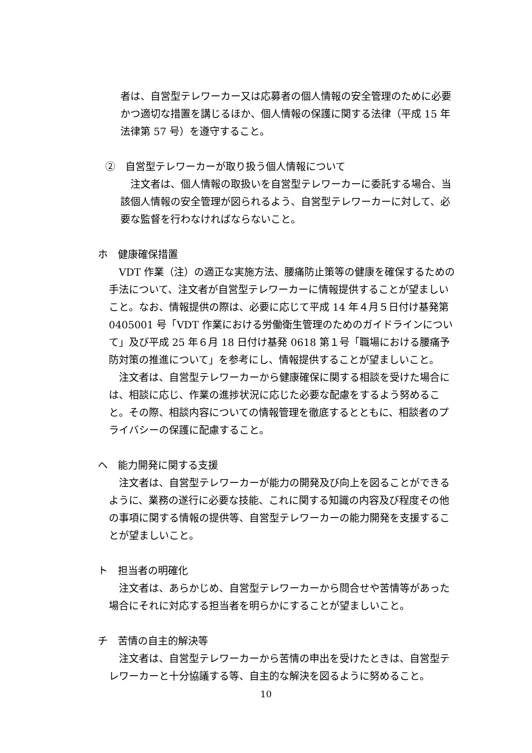者は、自営型テレワーカー又は応募者の個人情報の安全管理のために必要かつ適切な措置を講じるほか、個人情報の保護に関する法律（平成 15 年法律第 57 号）を遵守すること。
②　自営型テレワーカーが取り扱う個人情報について
　注文者は、個人情報の取扱いを自営型テレワーカーに委託する場合、当該個人情報の安全管理が図られるよう、自営型テレワーカーに対して、必要な監督を行わなければならないこと。
ホ　健康確保措置
　VDT 作業（注）の適正な実施方法、腰痛防止策等の健康を確保するための手法について、注文者が自営型テレワーカーに情報提供することが望ましいこと。なお、情報提供の際は、必要に応じて平成 14 年４月５日付け基発第 0405001 号「VDT 作業における労働衛生管理のためのガイドラインについて」及び平成 25 年６月 18 日付け基発 0618 第１号「職場における腰痛予防対策の推進について」を参考にし、情報提供することが望ましいこと。
　注文者は、自営型テレワーカーから健康確保に関する相談を受けた場合には、相談に応じ、作業の進捗状況に応じた必要な配慮をするよう努めること。その際、相談内容についての情報管理を徹底するとともに、相談者のプライバシーの保護に配慮すること。
ヘ　能力開発に関する支援
　注文者は、自営型テレワーカーが能力の開発及び向上を図ることができるように、業務の遂行に必要な技能、これに関する知識の内容及び程度その他の事項に関する情報の提供等、自営型テレワーカーの能力開発を支援することが望ましいこと。
ト　担当者の明確化
　注文者は、あらかじめ、自営型テレワーカーから問合せや苦情等があった場合にそれに対応する担当者を明らかにすることが望ましいこと。
チ　苦情の自主的解決等
　注文者は、自営型テレワーカーから苦情の申出を受けたときは、自営型テレワーカーと十分協議する等、自主的な解決を図るように努めること。
10